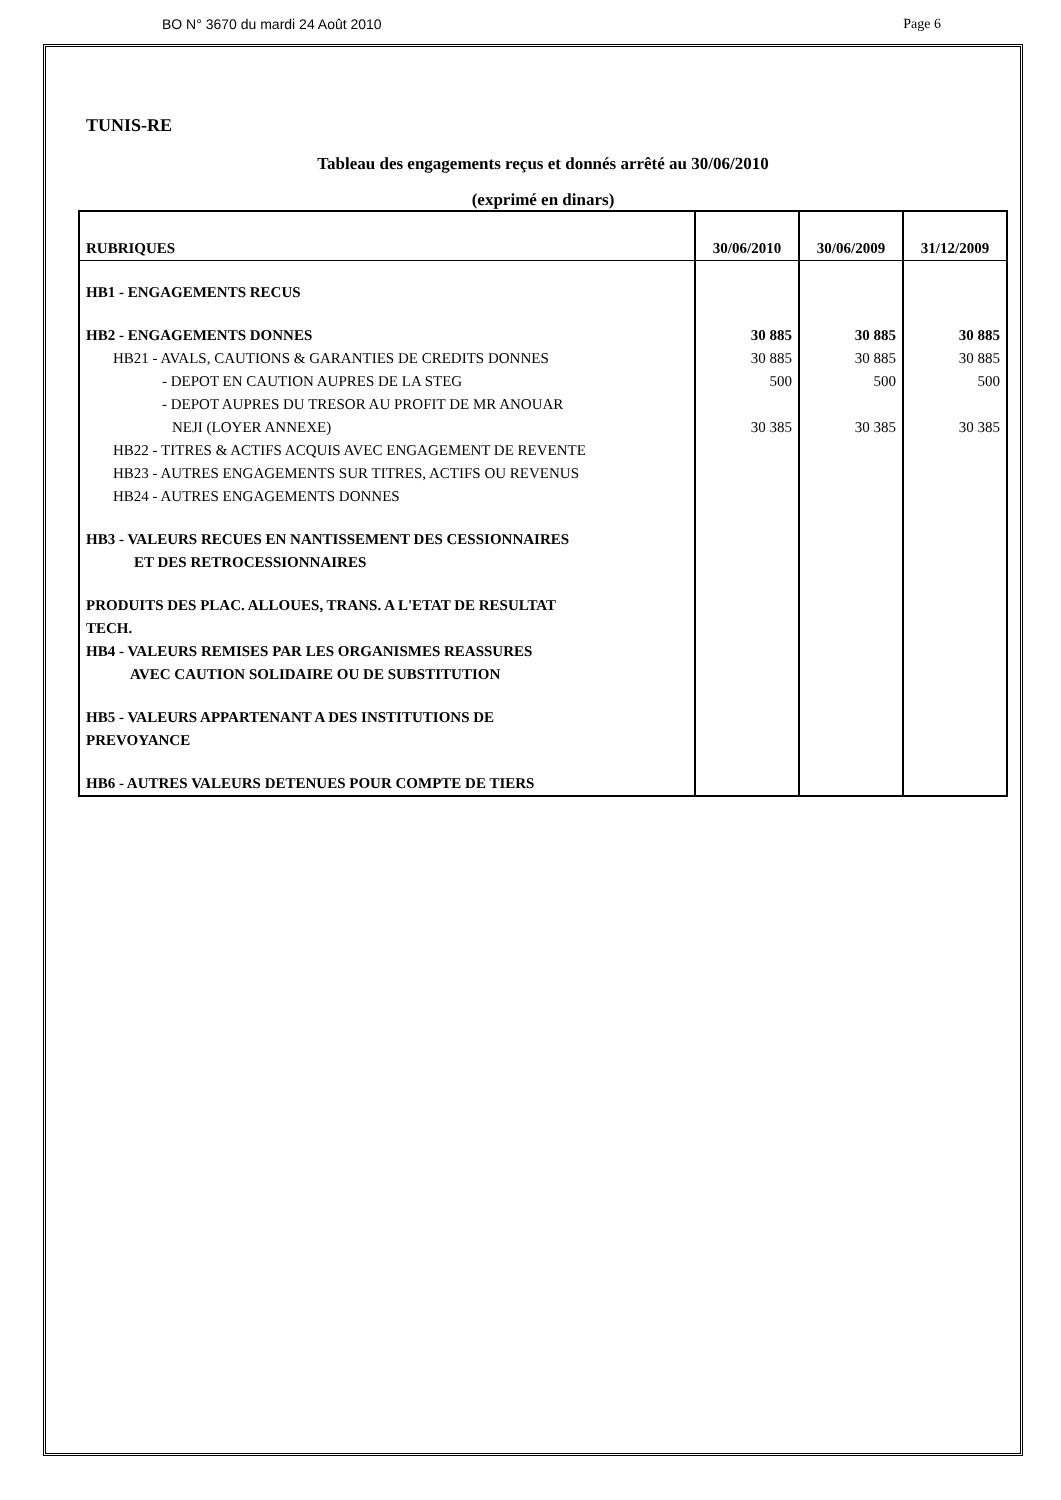BO N° 3670 du mardi 24 Août 2010 Page 6
TUNIS-RE
Tableau des engagements reçus et donnés arrêté au 30/06/2010
(exprimé en dinars)
| RUBRIQUES | 30/06/2010 | 30/06/2009 | 31/12/2009 |
| --- | --- | --- | --- |
| HB1 - ENGAGEMENTS RECUS | | | |
| HB2 - ENGAGEMENTS DONNES | 30 885 | 30 885 | 30 885 |
| HB21 - AVALS, CAUTIONS & GARANTIES DE CREDITS DONNES | 30 885 | 30 885 | 30 885 |
| - DEPOT EN CAUTION AUPRES DE LA STEG | 500 | 500 | 500 |
| - DEPOT AUPRES DU TRESOR AU PROFIT DE MR ANOUAR NEJI (LOYER ANNEXE) | 30 385 | 30 385 | 30 385 |
| HB22 - TITRES & ACTIFS ACQUIS AVEC ENGAGEMENT DE REVENTE | | | |
| HB23 - AUTRES ENGAGEMENTS SUR TITRES, ACTIFS OU REVENUS | | | |
| HB24 - AUTRES ENGAGEMENTS DONNES | | | |
| HB3 - VALEURS RECUES EN NANTISSEMENT DES CESSIONNAIRES ET DES RETROCESSIONNAIRES | | | |
| PRODUITS DES PLAC. ALLOUES, TRANS. A L'ETAT DE RESULTAT TECH. | | | |
| HB4 - VALEURS REMISES PAR LES ORGANISMES REASSURES AVEC CAUTION SOLIDAIRE OU DE SUBSTITUTION | | | |
| HB5 - VALEURS APPARTENANT A DES INSTITUTIONS DE PREVOYANCE | | | |
| HB6 - AUTRES VALEURS DETENUES POUR COMPTE DE TIERS | | | |